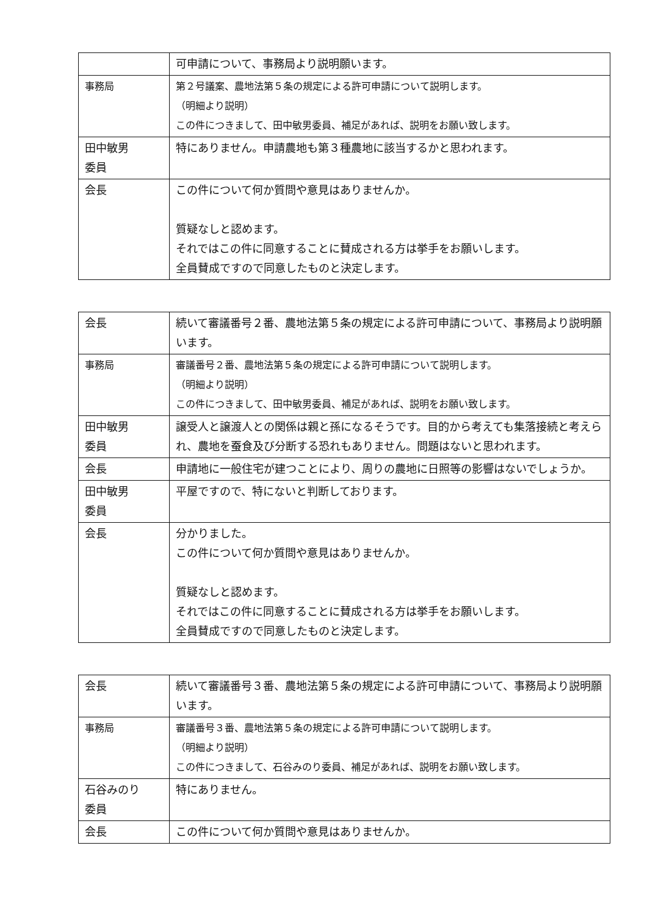| | 可申請について、事務局より説明願います。 |
| 事務局 | 第２号議案、農地法第５条の規定による許可申請について説明します。 （明細より説明） この件につきまして、田中敏男委員、補足があれば、説明をお願い致します。 |
| 田中敏男 委員 | 特にありません。申請農地も第３種農地に該当するかと思われます。 |
| 会長 | この件について何か質問や意見はありませんか。 質疑なしと認めます。 それではこの件に同意することに賛成される方は挙手をお願いします。 全員賛成ですので同意したものと決定します。 |
| 会長 | 続いて審議番号２番、農地法第５条の規定による許可申請について、事務局より説明願います。 |
| 事務局 | 審議番号２番、農地法第５条の規定による許可申請について説明します。 （明細より説明） この件につきまして、田中敏男委員、補足があれば、説明をお願い致します。 |
| 田中敏男 委員 | 譲受人と譲渡人との関係は親と孫になるそうです。目的から考えても集落接続と考えられ、農地を蚕食及び分断する恐れもありません。問題はないと思われます。 |
| 会長 | 申請地に一般住宅が建つことにより、周りの農地に日照等の影響はないでしょうか。 |
| 田中敏男 委員 | 平屋ですので、特にないと判断しております。 |
| 会長 | 分かりました。 この件について何か質問や意見はありませんか。 質疑なしと認めます。 それではこの件に同意することに賛成される方は挙手をお願いします。 全員賛成ですので同意したものと決定します。 |
| 会長 | 続いて審議番号３番、農地法第５条の規定による許可申請について、事務局より説明願います。 |
| 事務局 | 審議番号３番、農地法第５条の規定による許可申請について説明します。 （明細より説明） この件につきまして、石谷みのり委員、補足があれば、説明をお願い致します。 |
| 石谷みのり 委員 | 特にありません。 |
| 会長 | この件について何か質問や意見はありませんか。 |